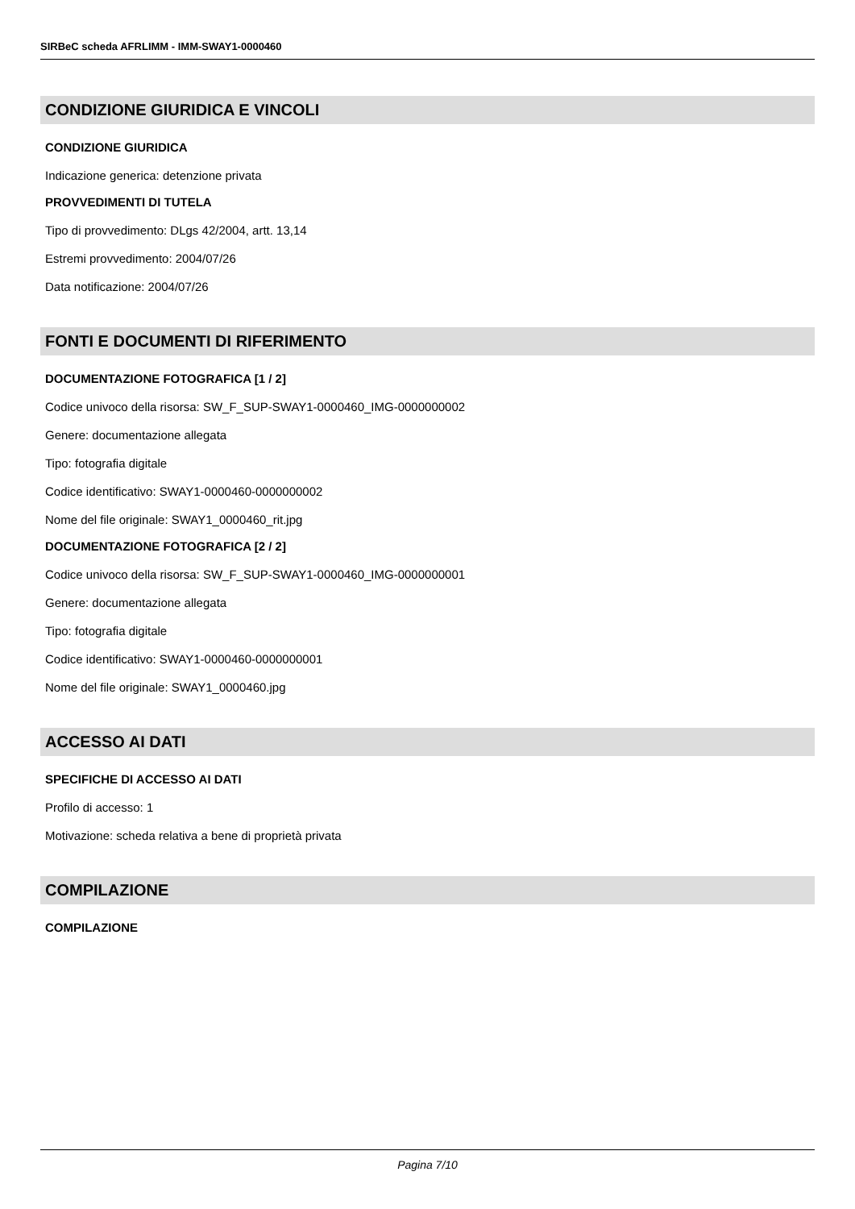SIRBeC scheda AFRLIMM - IMM-SWAY1-0000460
CONDIZIONE GIURIDICA E VINCOLI
CONDIZIONE GIURIDICA
Indicazione generica: detenzione privata
PROVVEDIMENTI DI TUTELA
Tipo di provvedimento: DLgs 42/2004, artt. 13,14
Estremi provvedimento: 2004/07/26
Data notificazione: 2004/07/26
FONTI E DOCUMENTI DI RIFERIMENTO
DOCUMENTAZIONE FOTOGRAFICA [1 / 2]
Codice univoco della risorsa: SW_F_SUP-SWAY1-0000460_IMG-0000000002
Genere: documentazione allegata
Tipo: fotografia digitale
Codice identificativo: SWAY1-0000460-0000000002
Nome del file originale: SWAY1_0000460_rit.jpg
DOCUMENTAZIONE FOTOGRAFICA [2 / 2]
Codice univoco della risorsa: SW_F_SUP-SWAY1-0000460_IMG-0000000001
Genere: documentazione allegata
Tipo: fotografia digitale
Codice identificativo: SWAY1-0000460-0000000001
Nome del file originale: SWAY1_0000460.jpg
ACCESSO AI DATI
SPECIFICHE DI ACCESSO AI DATI
Profilo di accesso: 1
Motivazione: scheda relativa a bene di proprietà privata
COMPILAZIONE
COMPILAZIONE
Pagina 7/10